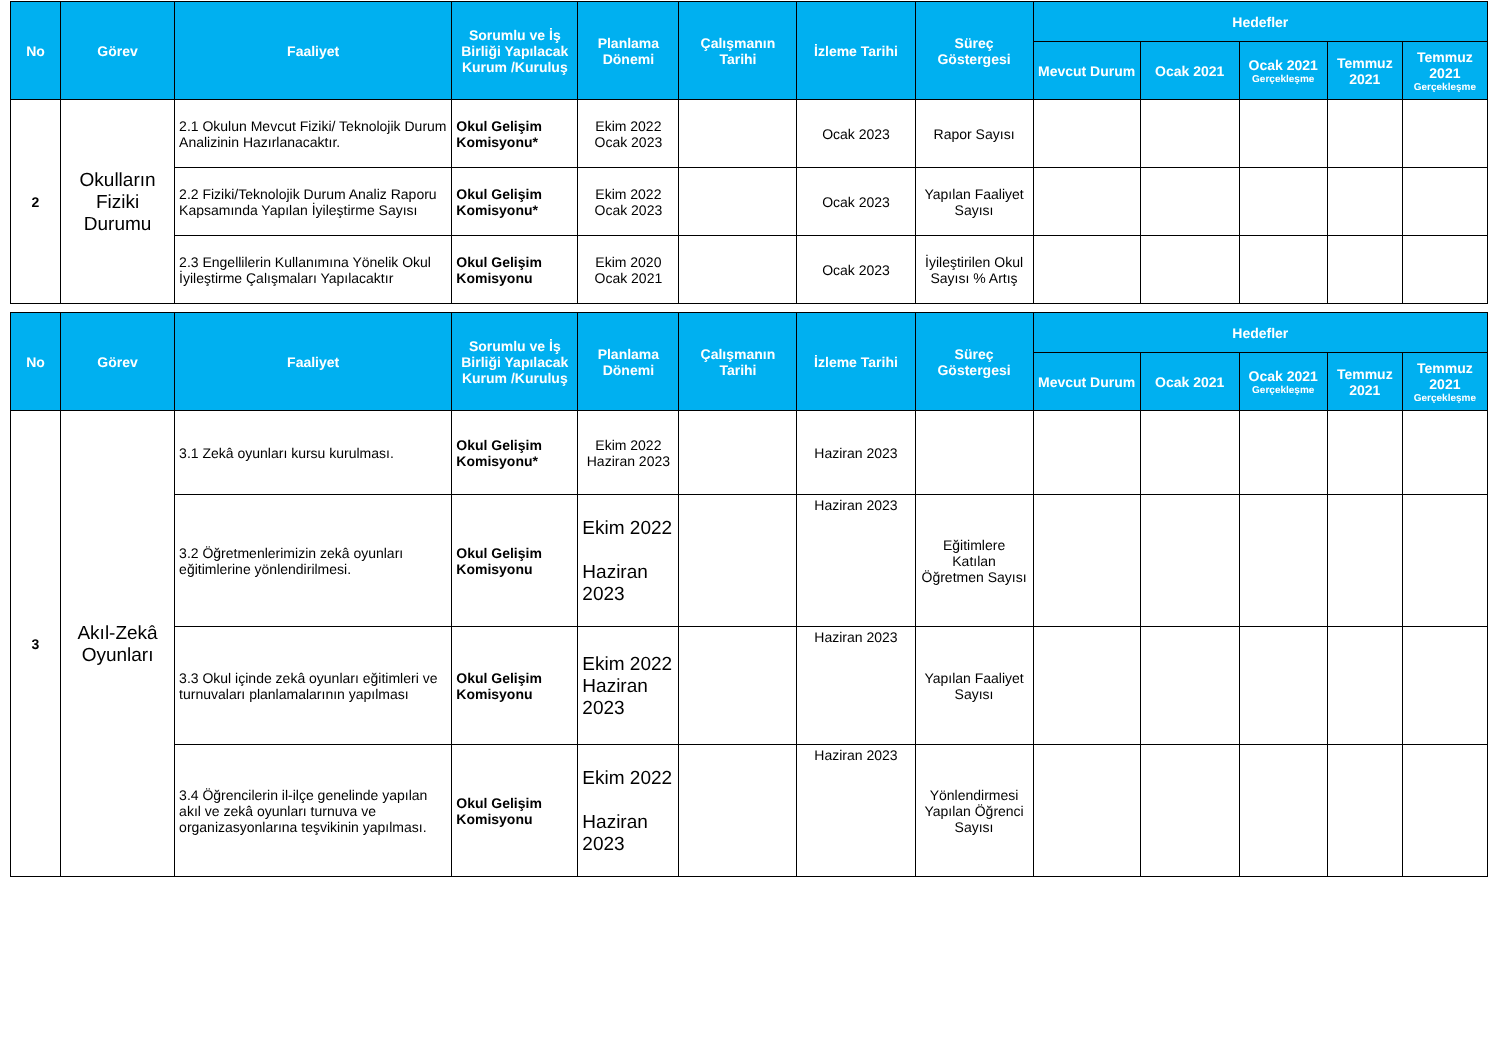| No | Görev | Faaliyet | Sorumlu ve İş Birliği Yapılacak Kurum /Kuruluş | Planlama Dönemi | Çalışmanın Tarihi | İzleme Tarihi | Süreç Göstergesi | Hedefler | | | | |
| --- | --- | --- | --- | --- | --- | --- | --- | --- | --- | --- | --- | --- |
| | | | | | | | | Mevcut Durum | Ocak 2021 | Ocak 2021 Gerçekleşme | Temmuz 2021 | Temmuz 2021 Gerçekleşme |
| 2 | Okulların Fiziki Durumu | 2.1 Okulun Mevcut Fiziki/ Teknolojik Durum Analizinin Hazırlanacaktır. | Okul Gelişim Komisyonu* | Ekim 2022 Ocak 2023 | | Ocak 2023 | Rapor Sayısı | | | | | |
| | | 2.2 Fiziki/Teknolojik Durum Analiz Raporu Kapsamında Yapılan İyileştirme Sayısı | Okul Gelişim Komisyonu* | Ekim 2022 Ocak 2023 | | Ocak 2023 | Yapılan Faaliyet Sayısı | | | | | |
| | | 2.3 Engellilerin Kullanımına Yönelik Okul İyileştirme Çalışmaları Yapılacaktır | Okul Gelişim Komisyonu | Ekim 2020 Ocak 2021 | | Ocak 2023 | İyileştirilen Okul Sayısı % Artış | | | | | |
| No | Görev | Faaliyet | Sorumlu ve İş Birliği Yapılacak Kurum /Kuruluş | Planlama Dönemi | Çalışmanın Tarihi | İzleme Tarihi | Süreç Göstergesi | Hedefler | | | | |
| --- | --- | --- | --- | --- | --- | --- | --- | --- | --- | --- | --- | --- |
| | | | | | | | | Mevcut Durum | Ocak 2021 | Ocak 2021 Gerçekleşme | Temmuz 2021 | Temmuz 2021 Gerçekleşme |
| 3 | Akıl-Zekâ Oyunları | 3.1 Zekâ oyunları kursu kurulması. | Okul Gelişim Komisyonu* | Ekim 2022 Haziran 2023 | | Haziran 2023 | | | | | | |
| | | 3.2 Öğretmenlerimizin zekâ oyunları eğitimlerine yönlendirilmesi. | Okul Gelişim Komisyonu | Ekim 2022 Haziran 2023 | | Haziran 2023 | Eğitimlere Katılan Öğretmen Sayısı | | | | | |
| | | 3.3 Okul içinde zekâ oyunları eğitimleri ve turnuvaları planlamalarının yapılması | Okul Gelişim Komisyonu | Ekim 2022 Haziran 2023 | | Haziran 2023 | Yapılan Faaliyet Sayısı | | | | | |
| | | 3.4 Öğrencilerin il-ilçe genelinde yapılan akıl ve zekâ oyunları turnuva ve organizasyonlarına teşvikinin yapılması. | Okul Gelişim Komisyonu | Ekim 2022 Haziran 2023 | | Haziran 2023 | Yönlendirmesi Yapılan Öğrenci Sayısı | | | | | |